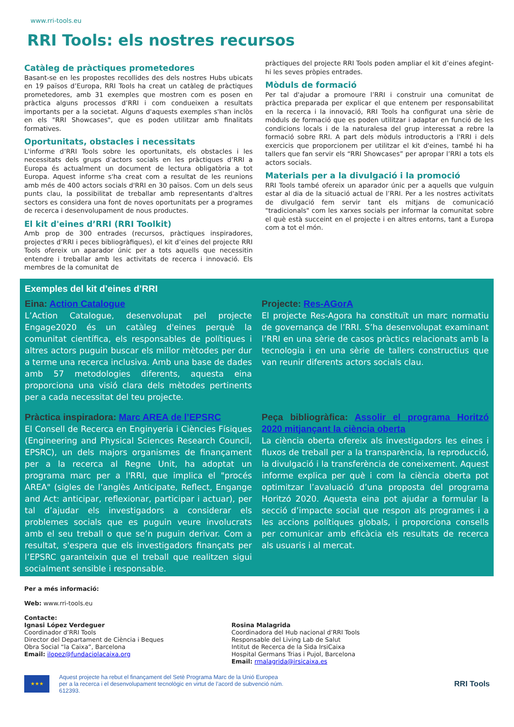www.rri-tools.eu
RRI Tools: els nostres recursos
Catàleg de pràctiques prometedores
Basant-se en les propostes recollides des dels nostres Hubs ubicats en 19 països d’Europa, RRI Tools ha creat un catàleg de pràctiques prometedores, amb 31 exemples que mostren com es posen en pràctica alguns processos d’RRI i com condueixen a resultats importants per a la societat. Alguns d'aquests exemples s'han inclòs en els "RRI Showcases", que es poden utilitzar amb finalitats formatives.
Oportunitats, obstacles i necessitats
L'informe d’RRI Tools sobre les oportunitats, els obstacles i les necessitats dels grups d’actors socials en les pràctiques d’RRI a Europa és actualment un document de lectura obligatòria a tot Europa. Aquest informe s'ha creat com a resultat de les reunions amb més de 400 actors socials d'RRI en 30 països. Com un dels seus punts clau, la possibilitat de treballar amb representants d'altres sectors es considera una font de noves oportunitats per a programes de recerca i desenvolupament de nous productes.
El kit d'eines d’RRI (RRI Toolkit)
Amb prop de 300 entrades (recursos, pràctiques inspiradores, projectes d’RRI i peces bibliogràfiques), el kit d’eines del projecte RRI Tools ofereix un aparador únic per a tots aquells que necessitin entendre i treballar amb les activitats de recerca i innovació. Els membres de la comunitat de
pràctiques del projecte RRI Tools poden ampliar el kit d’eines afegint-hi les seves pròpies entrades.
Mòduls de formació
Per tal d'ajudar a promoure l’RRI i construir una comunitat de pràctica preparada per explicar el que entenem per responsabilitat en la recerca i la innovació, RRI Tools ha configurat una sèrie de mòduls de formació que es poden utilitzar i adaptar en funció de les condicions locals i de la naturalesa del grup interessat a rebre la formació sobre RRI. A part dels mòduls introductoris a l'RRI i dels exercicis que proporcionem per utilitzar el kit d'eines, també hi ha tallers que fan servir els “RRI Showcases” per apropar l’RRI a tots els actors socials.
Materials per a la divulgació i la promoció
RRI Tools també ofereix un aparador únic per a aquells que vulguin estar al dia de la situació actual de l’RRI. Per a les nostres activitats de divulgació fem servir tant els mitjans de comunicació "tradicionals" com les xarxes socials per informar la comunitat sobre el què està succeint en el projecte i en altres entorns, tant a Europa com a tot el món.
Exemples del kit d’eines d’RRI
Eina: Action Catalogue
L’Action Catalogue, desenvolupat pel projecte Engage2020 és un catàleg d'eines perquè la comunitat científica, els responsables de polítiques i altres actors puguin buscar els millor mètodes per dur a terme una recerca inclusiva. Amb una base de dades amb 57 metodologies diferents, aquesta eina proporciona una visió clara dels mètodes pertinents per a cada necessitat del teu projecte.
Projecte: Res-AGorA
El projecte Res-Agora ha constituït un marc normatiu de governança de l’RRI. S’ha desenvolupat examinant l’RRI en una sèrie de casos pràctics relacionats amb la tecnologia i en una sèrie de tallers constructius que van reunir diferents actors socials clau.
Pràctica inspiradora: Marc AREA de l’EPSRC
El Consell de Recerca en Enginyeria i Ciències Físiques (Engineering and Physical Sciences Research Council, EPSRC), un dels majors organismes de finançament per a la recerca al Regne Unit, ha adoptat un programa marc per a l'RRI, que implica el "procés AREA" (sigles de l’anglès Anticipate, Reflect, Engange and Act: anticipar, reflexionar, participar i actuar), per tal d’ajudar els investigadors a considerar els problemes socials que es puguin veure involucrats amb el seu treball o que se’n puguin derivar. Com a resultat, s'espera que els investigadors finançats per l’EPSRC garanteixin que el treball que realitzen sigui socialment sensible i responsable.
Peça bibliogràfica: Assolir el programa Horitzó 2020 mitjançant la ciència oberta
La ciència oberta ofereix als investigadors les eines i fluxos de treball per a la transparència, la reproducció, la divulgació i la transferència de coneixement. Aquest informe explica per què i com la ciència oberta pot optimitzar l’avaluació d’una proposta del programa Horitzó 2020. Aquesta eina pot ajudar a formular la secció d’impacte social que respon als programes i a les accions polítiques globals, i proporciona consells per comunicar amb eficàcia els resultats de recerca als usuaris i al mercat.
Per a més informació:
Web: www.rri-tools.eu
Contacte:
Ignasi López Verdeguer
Coordinador d’RRI Tools
Director del Departament de Ciència i Beques
Obra Social “la Caixa”, Barcelona
Email: ilopez@fundaciolacaixa.org
Rosina Malagrida
Coordinadora del Hub nacional d’RRI Tools
Responsable del Living Lab de Salut
Intitut de Recerca de la Sida IrsiCaixa
Hospital Germans Trias i Pujol, Barcelona
Email: rmalagrida@irsicaixa.es
★★★
Aquest projecte ha rebut el finançament del Setè Programa Marc de la Unió Europea per a la recerca i el desenvolupament tecnològic en virtut de l’acord de subvenció núm. 612393.
RRI Tools